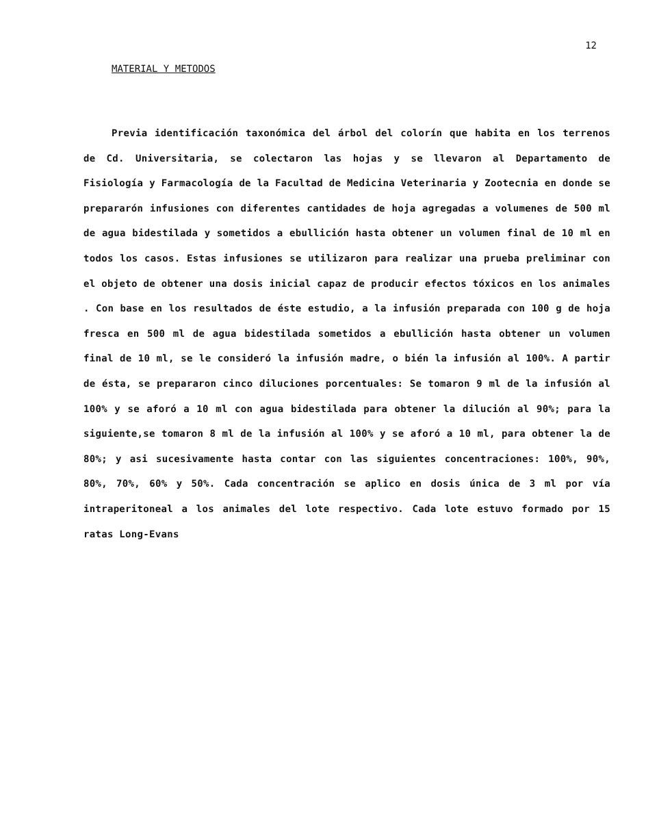12
MATERIAL Y METODOS
Previa identificación taxonómica del árbol del colorín que habita en los terrenos de Cd. Universitaria, se colectaron las hojas y se llevaron al Departamento de Fisiología y Farmacología de la Facultad de Medicina Veterinaria y Zootecnia en donde se prepararón infusiones con diferentes cantidades de hoja agregadas a volumenes de 500 ml de agua bidestilada y sometidos a ebullición hasta obtener un volumen final de 10 ml en todos los casos. Estas infusiones se utilizaron para realizar una prueba preliminar con el objeto de obtener una dosis inicial capaz de producir efectos tóxicos en los animales . Con base en los resultados de éste estudio, a la infusión preparada con 100 g de hoja fresca en 500 ml de agua bidestilada sometidos a ebullición hasta obtener un volumen final de 10 ml, se le consideró la infusión madre, o bién la infusión al 100%. A partir de ésta, se prepararon cinco diluciones porcentuales: Se tomaron 9 ml de la infusión al 100% y se aforó a 10 ml con agua bidestilada para obtener la dilución al 90%; para la siguiente,se tomaron 8 ml de la infusión al 100% y se aforó a 10 ml, para obtener la de 80%; y asi sucesivamente hasta contar con las siguientes concentraciones: 100%, 90%, 80%, 70%, 60% y 50%. Cada concentración se aplico en dosis única de 3 ml por vía intraperitoneal a los animales del lote respectivo. Cada lote estuvo formado por 15 ratas Long-Evans